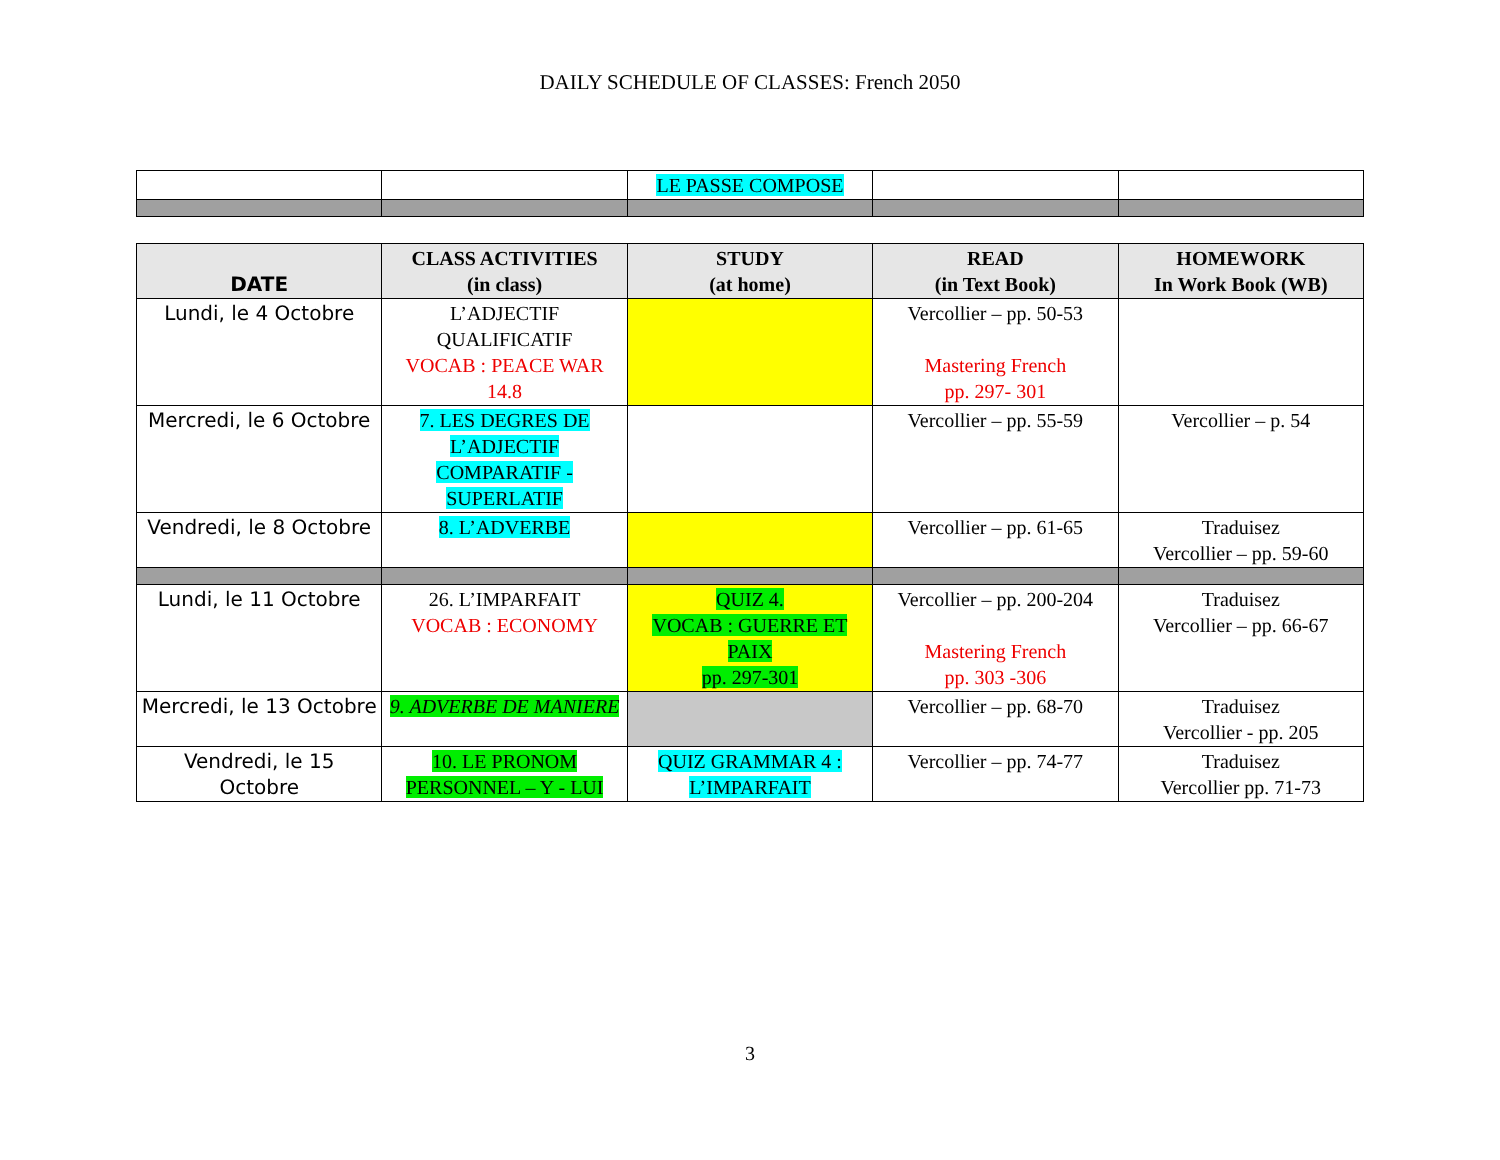DAILY SCHEDULE OF CLASSES: French 2050
| | | LE PASSE COMPOSE | | |
| DATE | CLASS ACTIVITIES (in class) | STUDY (at home) | READ (in Text Book) | HOMEWORK In Work Book (WB) |
| --- | --- | --- | --- | --- |
| Lundi, le 4 Octobre | L’ADJECTIF QUALIFICATIF VOCAB : PEACE WAR 14.8 | | Vercollier – pp. 50-53 Mastering French pp. 297- 301 | |
| Mercredi, le 6 Octobre | 7. LES DEGRES DE L’ADJECTIF COMPARATIF - SUPERLATIF | | Vercollier – pp. 55-59 | Vercollier – p. 54 |
| Vendredi, le 8 Octobre | 8. L’ADVERBE | | Vercollier – pp. 61-65 | Traduisez Vercollier – pp. 59-60 |
| Lundi, le 11 Octobre | 26. L’IMPARFAIT VOCAB : ECONOMY | QUIZ 4. VOCAB : GUERRE ET PAIX pp. 297-301 | Vercollier – pp. 200-204 Mastering French pp. 303 -306 | Traduisez Vercollier – pp. 66-67 |
| Mercredi, le 13 Octobre | 9. ADVERBE DE MANIERE | | Vercollier – pp. 68-70 | Traduisez Vercollier - pp. 205 |
| Vendredi, le 15 Octobre | 10. LE PRONOM PERSONNEL – Y - LUI | QUIZ GRAMMAR 4 : L’IMPARFAIT | Vercollier – pp. 74-77 | Traduisez Vercollier pp. 71-73 |
3